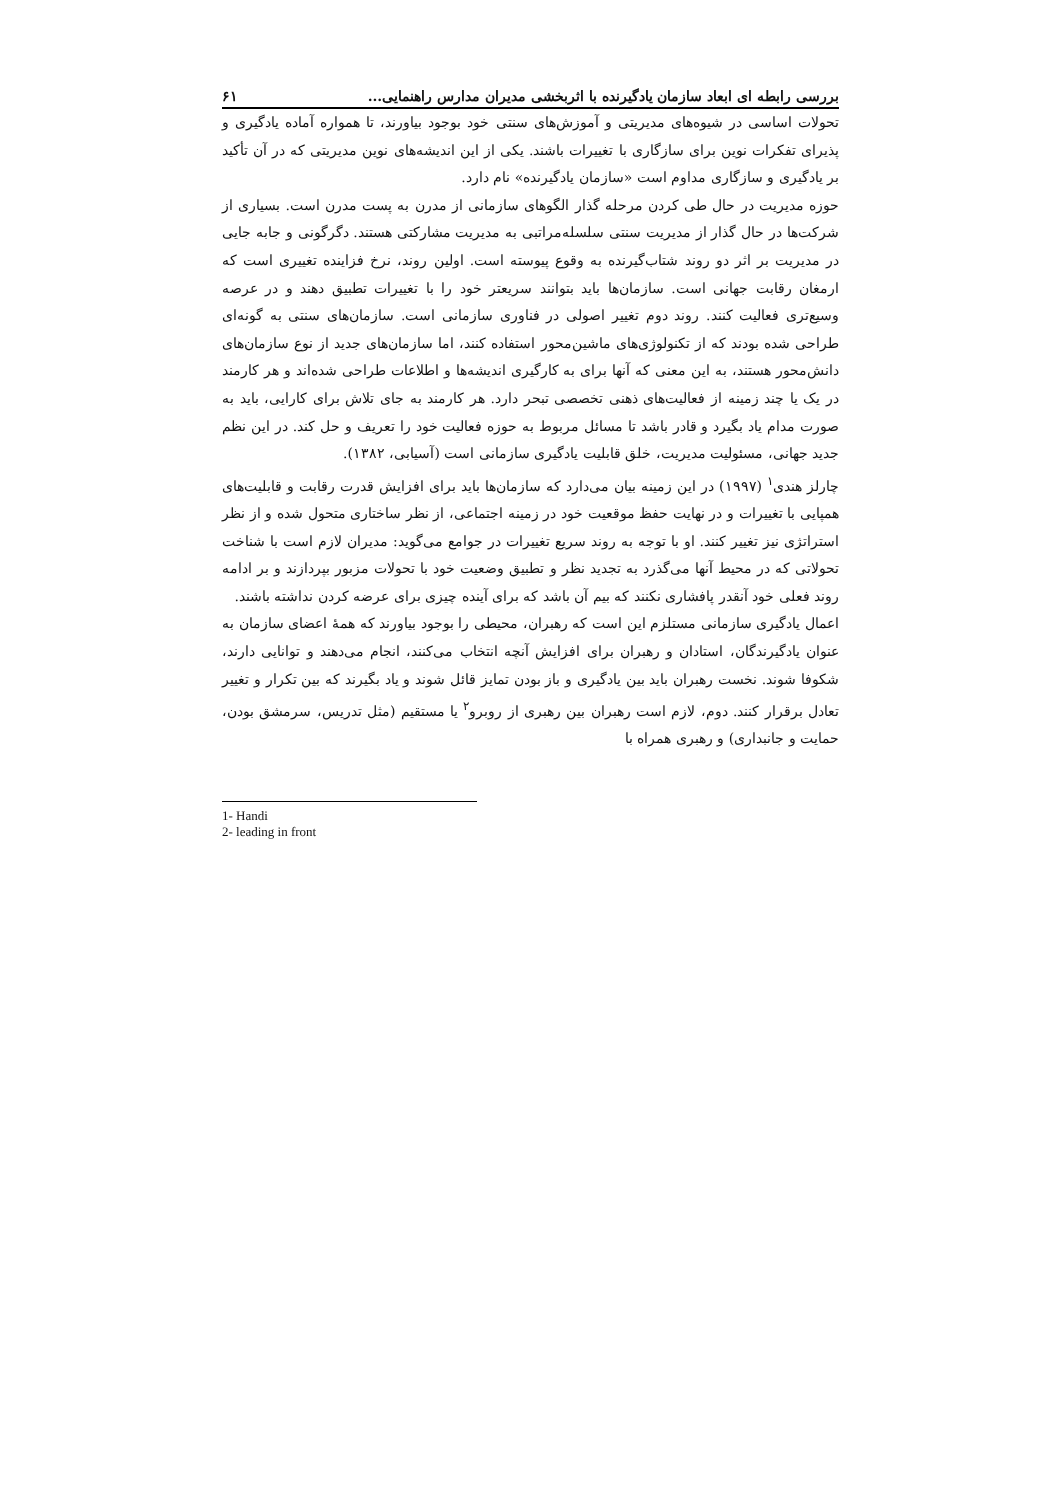بررسی رابطه ای ابعاد سازمان یادگیرنده با اثربخشی مدیران مدارس راهنمایی... ۶۱
تحولات اساسی در شیوه‌های مدیریتی و آموزش‌های سنتی خود بوجود بیاورند، تا همواره آماده یادگیری و پذیرای تفکرات نوین برای سازگاری با تغییرات باشند. یکی از این اندیشه‌های نوین مدیریتی که در آن تأکید بر یادگیری و سازگاری مداوم است «سازمان یادگیرنده» نام دارد.
حوزه مدیریت در حال طی کردن مرحله گذار الگوهای سازمانی از مدرن به پست مدرن است. بسیاری از شرکت‌ها در حال گذار از مدیریت سنتی سلسله‌مراتبی به مدیریت مشارکتی هستند. دگرگونی و جابه جایی در مدیریت بر اثر دو روند شتاب‌گیرنده به وقوع پیوسته است. اولین روند، نرخ فزاینده تغییری است که ارمغان رقابت جهانی است. سازمان‌ها باید بتوانند سریعتر خود را با تغییرات تطبیق دهند و در عرصه وسیع‌تری فعالیت کنند. روند دوم تغییر اصولی در فناوری سازمانی است. سازمان‌های سنتی به گونه‌ای طراحی شده بودند که از تکنولوژی‌های ماشین‌محور استفاده کنند، اما سازمان‌های جدید از نوع سازمان‌های دانش‌محور هستند، به این معنی که آنها برای به کارگیری اندیشه‌ها و اطلاعات طراحی شده‌اند و هر کارمند در یک یا چند زمینه از فعالیت‌های ذهنی تخصصی تبحر دارد. هر کارمند به جای تلاش برای کارایی، باید به صورت مدام یاد بگیرد و قادر باشد تا مسائل مربوط به حوزه فعالیت خود را تعریف و حل کند. در این نظم جدید جهانی، مسئولیت مدیریت، خلق قابلیت یادگیری سازمانی است (آسیابی، ۱۳۸۲).
چارلز هندی<sup>۱</sup> (۱۹۹۷) در این زمینه بیان می‌دارد که سازمان‌ها باید برای افزایش قدرت رقابت و قابلیت‌های همپایی با تغییرات و در نهایت حفظ موقعیت خود در زمینه اجتماعی، از نظر ساختاری متحول شده و از نظر استراتژی نیز تغییر کنند. او با توجه به روند سریع تغییرات در جوامع می‌گوید: مدیران لازم است با شناخت تحولاتی که در محیط آنها می‌گذرد به تجدید نظر و تطبیق وضعیت خود با تحولات مزبور بپردازند و بر ادامه روند فعلی خود آنقدر پافشاری نکنند که بیم آن باشد که برای آینده چیزی برای عرضه کردن نداشته باشند.
اعمال یادگیری سازمانی مستلزم این است که رهبران، محیطی را بوجود بیاورند که همهٔ اعضای سازمان به عنوان یادگیرندگان، استادان و رهبران برای افزایش آنچه انتخاب می‌کنند، انجام می‌دهند و توانایی دارند، شکوفا شوند. نخست رهبران باید بین یادگیری و باز بودن تمایز قائل شوند و یاد بگیرند که بین تکرار و تغییر تعادل برقرار کنند. دوم، لازم است رهبران بین رهبری از روبرو<sup>۲</sup> یا مستقیم (مثل تدریس، سرمشق بودن، حمایت و جانبداری) و رهبری همراه با
1- Handi
2- leading in front